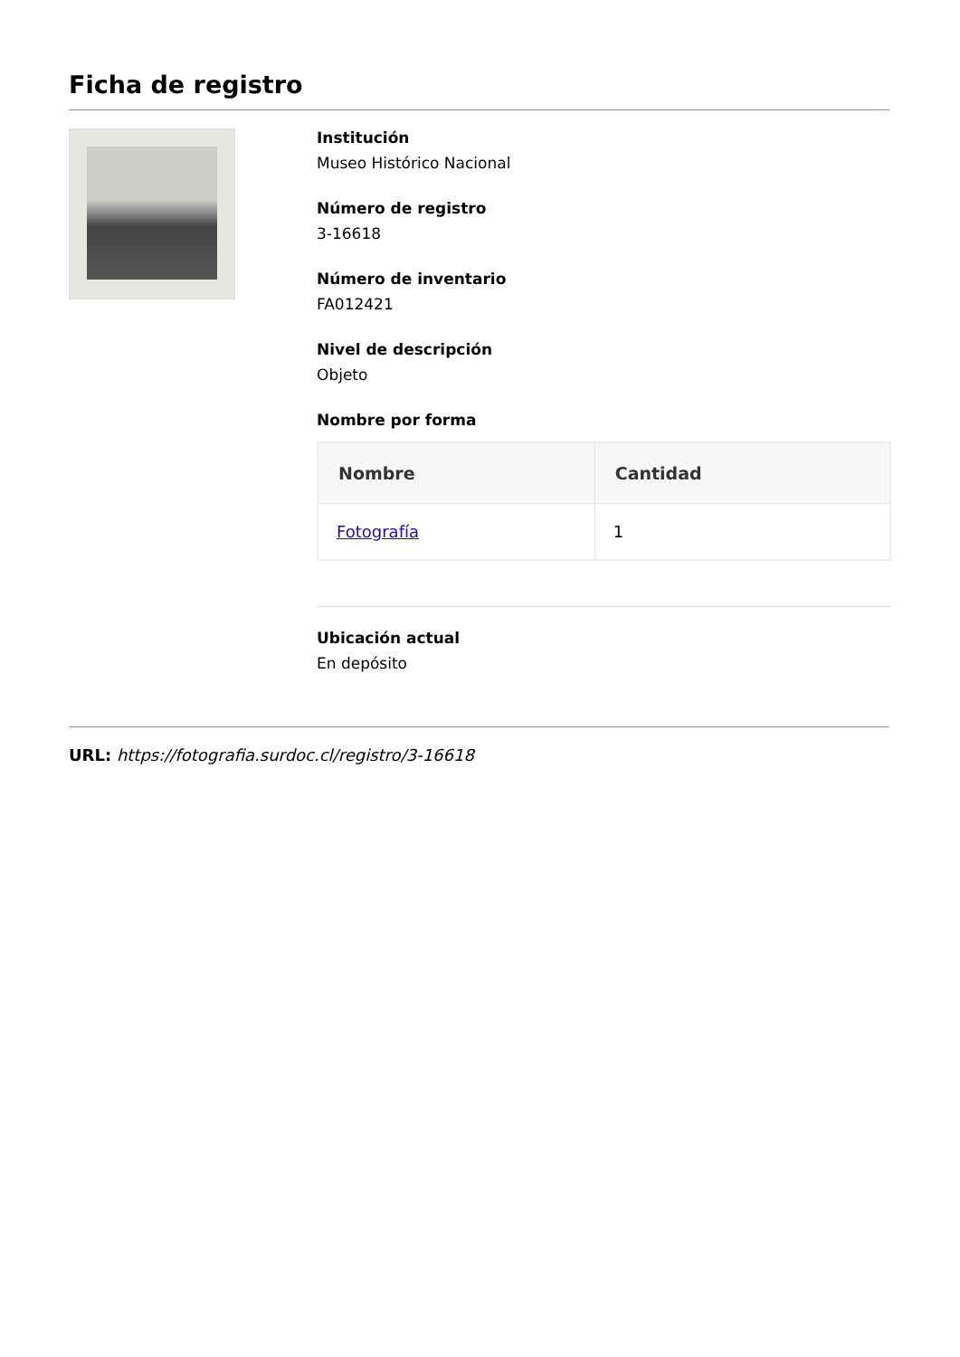Ficha de registro
Institución
Museo Histórico Nacional
Número de registro
3-16618
Número de inventario
FA012421
Nivel de descripción
Objeto
Nombre por forma
| Nombre | Cantidad |
| --- | --- |
| Fotografía | 1 |
Ubicación actual
En depósito
URL: https://fotografia.surdoc.cl/registro/3-16618